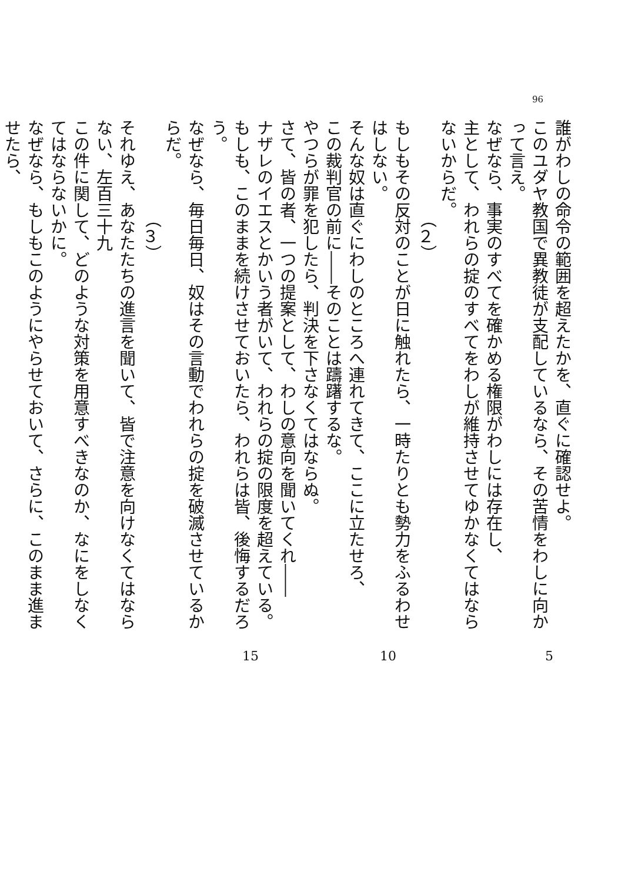96
誰がわしの命令の範囲を超えたかを、直ぐに確認せよ。
このユダヤ教国で異教徒が支配しているなら、その苦情をわしに向かって言え。
なぜなら、事実のすべてを確かめる権限がわしには存在し、
主として、われらの掟のすべてをわしが維持させてゆかなくてはならないからだ。
（２）
もしもその反対のことが日に触れたら、一時たりとも勢力をふるわせはしない。
そんな奴は直ぐにわしのところへ連れてきて、ここに立たせろ、
この裁判官の前に――そのことは躊躇するな。
やつらが罪を犯したら、判決を下さなくてはならぬ。
さて、皆の者、一つの提案として、わしの意向を聞いてくれ――
ナザレのイエスとかいう者がいて、われらの掟の限度を超えている。
もしも、このままを続けさせておいたら、われらは皆、後悔するだろう。
なぜなら、毎日毎日、奴はその言動でわれらの掟を破滅させているからだ。
（３）
それゆえ、あなたたちの進言を聞いて、皆で注意を向けなくてはならない、左百三十九
この件に関して、どのような対策を用意すべきなのか、なにをしなくてはならないかに。
なぜなら、もしもこのようにやらせておいて、さらに、このまま進ませたら、
5 10 15